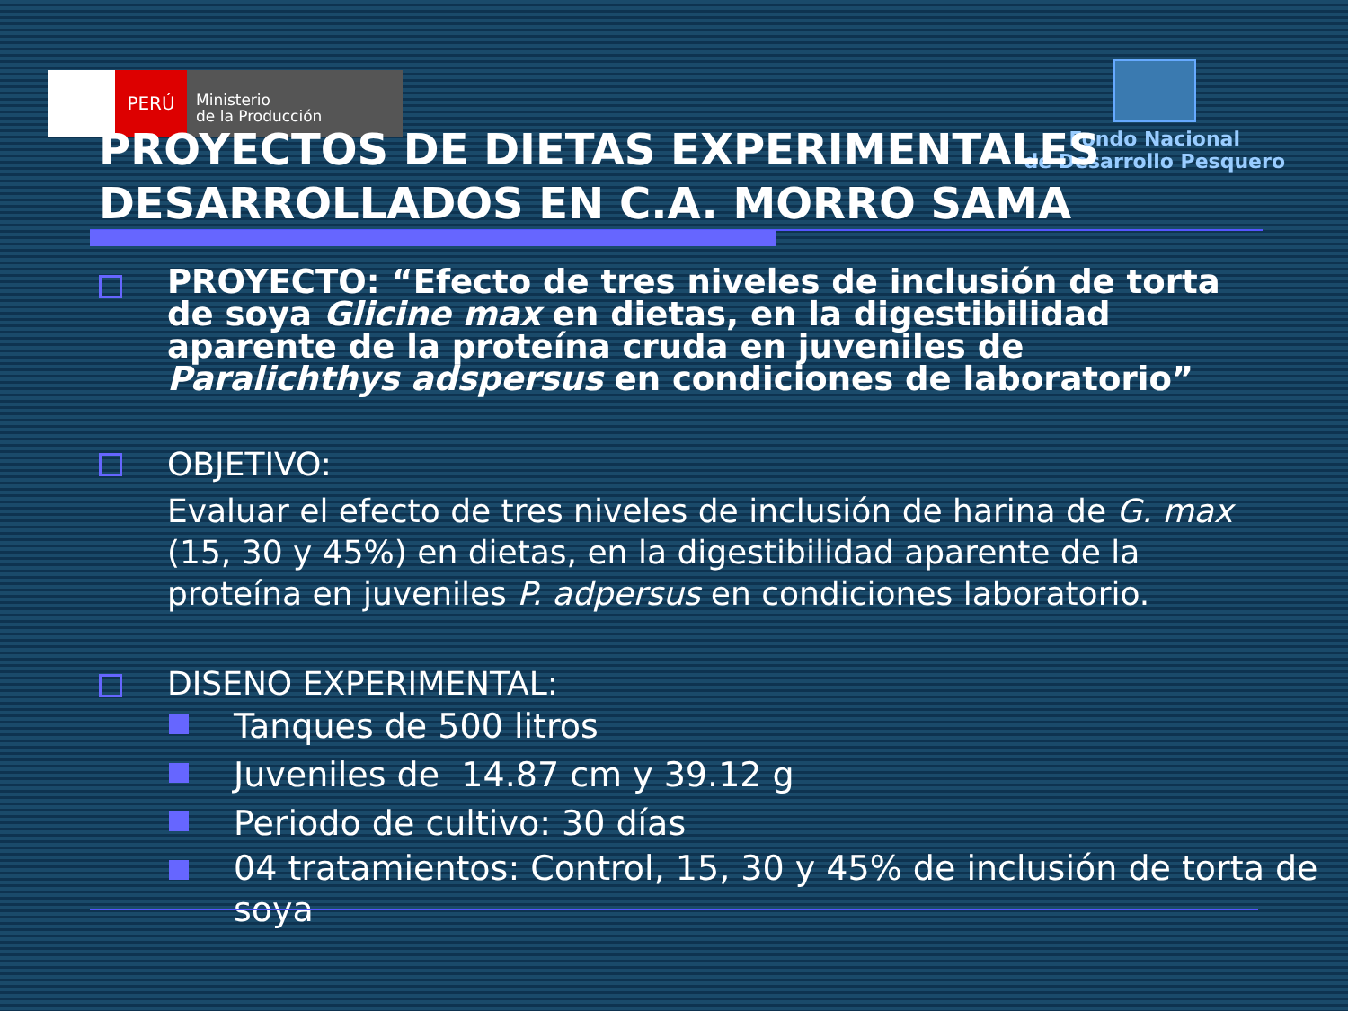PERÚ
Ministerio
de la Producción
Fondo Nacional
de Desarrollo Pesquero
PROYECTOS DE DIETAS EXPERIMENTALES DESARROLLADOS EN C.A. MORRO SAMA
PROYECTO: “Efecto de tres niveles de inclusión de torta de soya Glicine max en dietas, en la digestibilidad aparente de la proteína cruda en juveniles de Paralichthys adspersus en condiciones de laboratorio”
OBJETIVO:
Evaluar el efecto de tres niveles de inclusión de harina de G. max (15, 30 y 45%) en dietas, en la digestibilidad aparente de la proteína en juveniles P. adpersus en condiciones laboratorio.
DISENO EXPERIMENTAL:
Tanques de 500 litros
Juveniles de 14.87 cm y 39.12 g
Periodo de cultivo: 30 días
04 tratamientos: Control, 15, 30 y 45% de inclusión de torta de soya